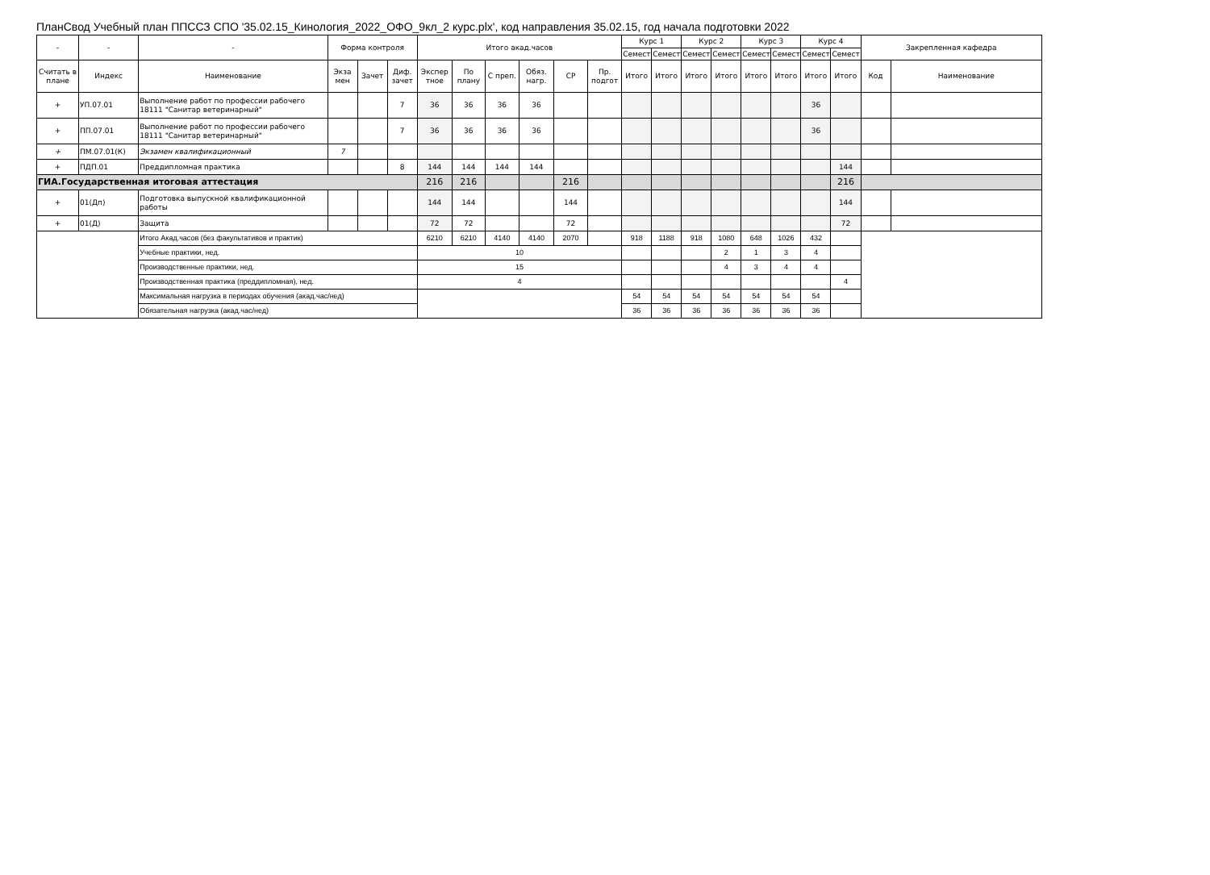ПланСвод Учебный план ППССЗ СПО '35.02.15_Кинология_2022_ОФО_9кл_2 курс.plx', код направления 35.02.15, год начала подготовки 2022
| - | - | - | Форма контроля | | | Итого акад.часов | | | | | | Курс 1 | | Курс 2 | | Курс 3 | | Курс 4 | | Закрепленная кафедра | |
| --- | --- | --- | --- | --- | --- | --- | --- | --- | --- | --- | --- | --- | --- | --- | --- | --- | --- | --- | --- | --- | --- |
| | | | | | | | | | | | | Семест | Семест | Семест | Семест | Семест | Семест | Семест | Семест | | |
| Считать в плане | Индекс | Наименование | Экза мен | Зачет | Диф. зачет | Экспер тное | По плану | С преп. | Обяз. нагр. | СР | Пр. подгот | Итого | Итого | Итого | Итого | Итого | Итого | Итого | Итого | Код | Наименование |
| + | УП.07.01 | Выполнение работ по профессии рабочего 18111 "Санитар ветеринарный" | | | 7 | 36 | 36 | 36 | 36 | | | | | | | | | 36 | | | |
| + | ПП.07.01 | Выполнение работ по профессии рабочего 18111 "Санитар ветеринарный" | | | 7 | 36 | 36 | 36 | 36 | | | | | | | | | 36 | | | |
| + | ПМ.07.01(К) | Экзамен квалификационный | 7 | | | | | | | | | | | | | | | | | | |
| + | ПДП.01 | Преддипломная практика | | | 8 | 144 | 144 | 144 | 144 | | | | | | | | | | 144 | | |
| ГИА.Государственная итоговая аттестация | | | | | | 216 | 216 | | | 216 | | | | | | | | | 216 | | |
| + | 01(Дп) | Подготовка выпускной квалификационной работы | | | | 144 | 144 | | | 144 | | | | | | | | | 144 | | |
| + | 01(Д) | Защита | | | | 72 | 72 | | | 72 | | | | | | | | | 72 | | |
| | | Итого Акад.часов (без факультативов и практик) | | | | 6210 | 6210 | 4140 | 4140 | 2070 | | 918 | 1188 | 918 | 1080 | 648 | 1026 | 432 | | | |
| | | Учебные практики, нед. | | | | 10 | | | | | | | | | 2 | 1 | 3 | 4 | | | |
| | | Производственные практики, нед. | | | | 15 | | | | | | | | | 4 | 3 | 4 | 4 | | | |
| | | Производственная практика (преддипломная), нед. | | | | 4 | | | | | | | | | | | | | 4 | | |
| | | Максимальная нагрузка в периодах обучения (акад.час/нед) | | | | | | | | | | 54 | 54 | 54 | 54 | 54 | 54 | 54 | | | |
| | | Обязательная нагрузка (акад.час/нед) | | | | | | | | | | 36 | 36 | 36 | 36 | 36 | 36 | 36 | | | |